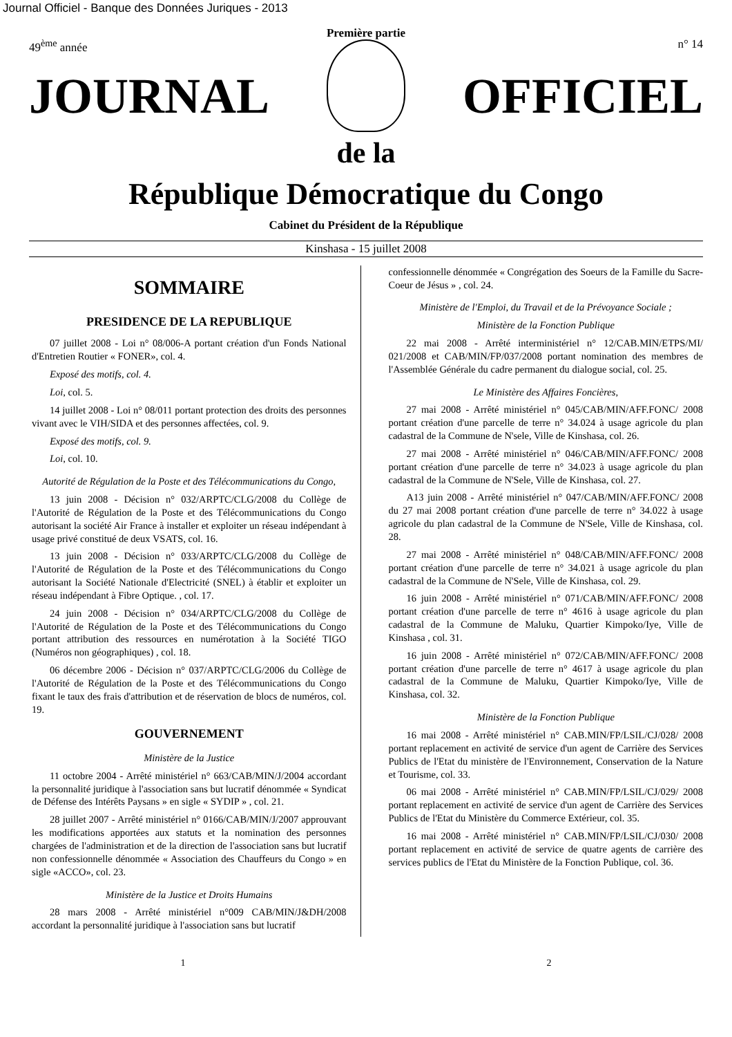Journal Officiel - Banque des Données Juriques - 2013
Première partie
49<sup>ème</sup> année n° 14
JOURNAL OFFICIEL
de la
République Démocratique du Congo
Cabinet du Président de la République
Kinshasa - 15 juillet 2008
SOMMAIRE
PRESIDENCE DE LA REPUBLIQUE
07 juillet 2008 - Loi n° 08/006-A portant création d'un Fonds National d'Entretien Routier « FONER», col. 4.
Exposé des motifs, col. 4.
Loi, col. 5.
14 juillet 2008 - Loi n° 08/011 portant protection des droits des personnes vivant avec le VIH/SIDA et des personnes affectées, col. 9.
Exposé des motifs, col. 9.
Loi, col. 10.
Autorité de Régulation de la Poste et des Télécommunications du Congo,
13 juin 2008 - Décision n° 032/ARPTC/CLG/2008 du Collège de l'Autorité de Régulation de la Poste et des Télécommunications du Congo autorisant la société Air France à installer et exploiter un réseau indépendant à usage privé constitué de deux VSATS, col. 16.
13 juin 2008 - Décision n° 033/ARPTC/CLG/2008 du Collège de l'Autorité de Régulation de la Poste et des Télécommunications du Congo autorisant la Société Nationale d'Electricité (SNEL) à établir et exploiter un réseau indépendant à Fibre Optique. , col. 17.
24 juin 2008 - Décision n° 034/ARPTC/CLG/2008 du Collège de l'Autorité de Régulation de la Poste et des Télécommunications du Congo portant attribution des ressources en numérotation à la Société TIGO (Numéros non géographiques) , col. 18.
06 décembre 2006 - Décision n° 037/ARPTC/CLG/2006 du Collège de l'Autorité de Régulation de la Poste et des Télécommunications du Congo fixant le taux des frais d'attribution et de réservation de blocs de numéros, col. 19.
GOUVERNEMENT
Ministère de la Justice
11 octobre 2004 - Arrêté ministériel n° 663/CAB/MIN/J/2004 accordant la personnalité juridique à l'association sans but lucratif dénommée « Syndicat de Défense des Intérêts Paysans » en sigle « SYDIP » , col. 21.
28 juillet 2007 - Arrêté ministériel n° 0166/CAB/MIN/J/2007 approuvant les modifications apportées aux statuts et la nomination des personnes chargées de l'administration et de la direction de l'association sans but lucratif non confessionnelle dénommée « Association des Chauffeurs du Congo » en sigle «ACCO», col. 23.
Ministère de la Justice et Droits Humains
28 mars 2008 - Arrêté ministériel n°009 CAB/MIN/J&DH/2008 accordant la personnalité juridique à l'association sans but lucratif
confessionnelle dénommée « Congrégation des Soeurs de la Famille du Sacre-Coeur de Jésus » , col. 24.
Ministère de l'Emploi, du Travail et de la Prévoyance Sociale ;
Ministère de la Fonction Publique
22 mai 2008 - Arrêté interministériel n° 12/CAB.MIN/ETPS/MI/ 021/2008 et CAB/MIN/FP/037/2008 portant nomination des membres de l'Assemblée Générale du cadre permanent du dialogue social, col. 25.
Le Ministère des Affaires Foncières,
27 mai 2008 - Arrêté ministériel n° 045/CAB/MIN/AFF.FONC/ 2008 portant création d'une parcelle de terre n° 34.024 à usage agricole du plan cadastral de la Commune de N'sele, Ville de Kinshasa, col. 26.
27 mai 2008 - Arrêté ministériel n° 046/CAB/MIN/AFF.FONC/ 2008 portant création d'une parcelle de terre n° 34.023 à usage agricole du plan cadastral de la Commune de N'Sele, Ville de Kinshasa, col. 27.
A13 juin 2008 - Arrêté ministériel n° 047/CAB/MIN/AFF.FONC/ 2008 du 27 mai 2008 portant création d'une parcelle de terre n° 34.022 à usage agricole du plan cadastral de la Commune de N'Sele, Ville de Kinshasa, col. 28.
27 mai 2008 - Arrêté ministériel n° 048/CAB/MIN/AFF.FONC/ 2008 portant création d'une parcelle de terre n° 34.021 à usage agricole du plan cadastral de la Commune de N'Sele, Ville de Kinshasa, col. 29.
16 juin 2008 - Arrêté ministériel n° 071/CAB/MIN/AFF.FONC/ 2008 portant création d'une parcelle de terre n° 4616 à usage agricole du plan cadastral de la Commune de Maluku, Quartier Kimpoko/Iye, Ville de Kinshasa , col. 31.
16 juin 2008 - Arrêté ministériel n° 072/CAB/MIN/AFF.FONC/ 2008 portant création d'une parcelle de terre n° 4617 à usage agricole du plan cadastral de la Commune de Maluku, Quartier Kimpoko/Iye, Ville de Kinshasa, col. 32.
Ministère de la Fonction Publique
16 mai 2008 - Arrêté ministériel n° CAB.MIN/FP/LSIL/CJ/028/ 2008 portant replacement en activité de service d'un agent de Carrière des Services Publics de l'Etat du ministère de l'Environnement, Conservation de la Nature et Tourisme, col. 33.
06 mai 2008 - Arrêté ministériel n° CAB.MIN/FP/LSIL/CJ/029/ 2008 portant replacement en activité de service d'un agent de Carrière des Services Publics de l'Etat du Ministère du Commerce Extérieur, col. 35.
16 mai 2008 - Arrêté ministériel n° CAB.MIN/FP/LSIL/CJ/030/ 2008 portant replacement en activité de service de quatre agents de carrière des services publics de l'Etat du Ministère de la Fonction Publique, col. 36.
1 2